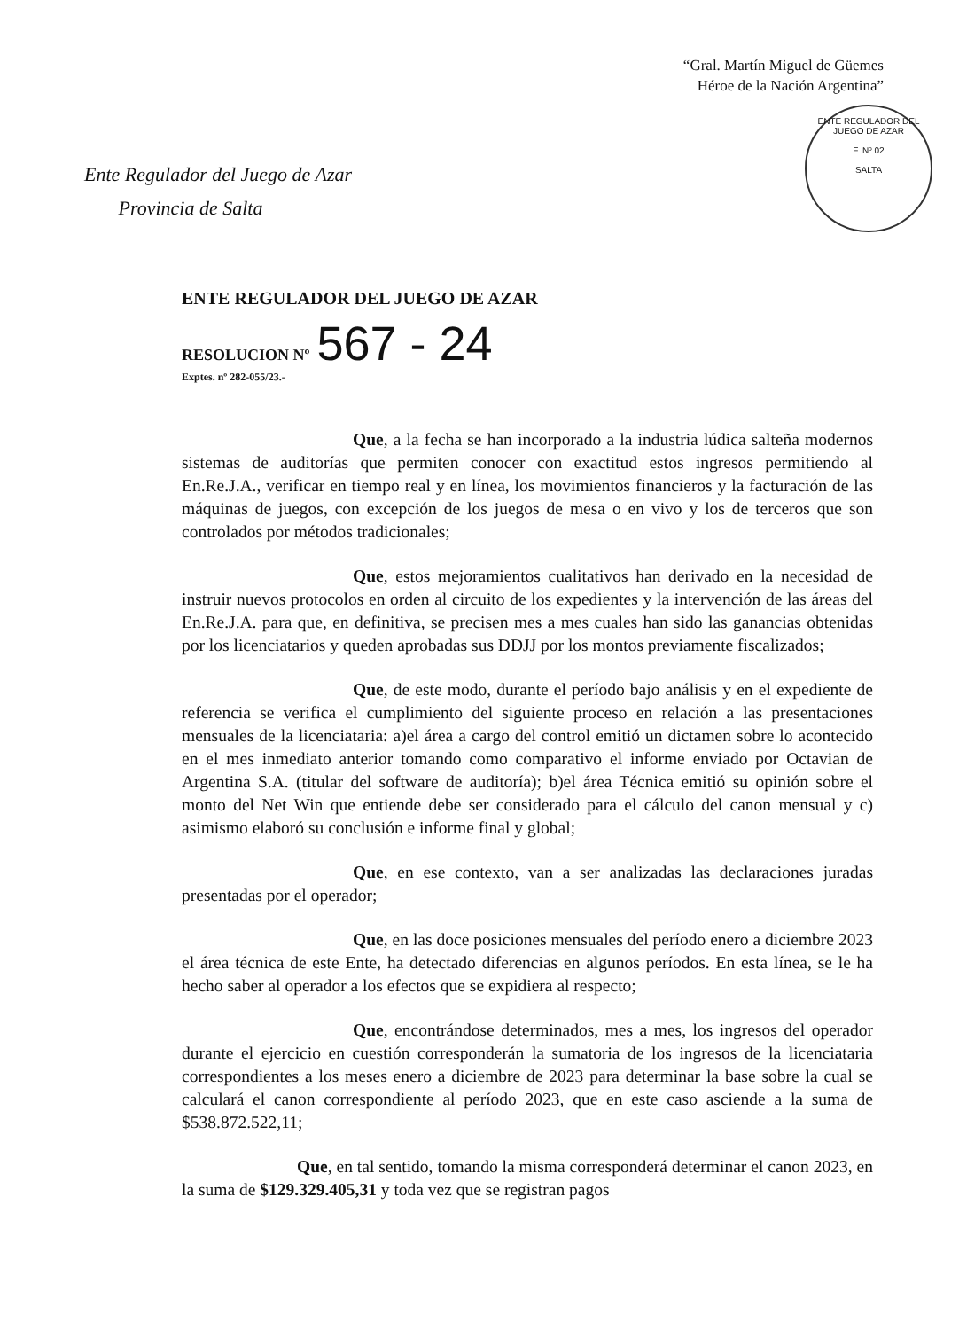“Gral. Martín Miguel de Güemes
Héroe de la Nación Argentina”
ENTE REGULADOR DEL JUEGO DE AZAR
F. Nº 02
SALTA
Ente Regulador del Juego de Azar
Provincia de Salta
ENTE REGULADOR DEL JUEGO DE AZAR
RESOLUCION Nº 567 - 24
Exptes. nº 282-055/23.-
Que, a la fecha se han incorporado a la industria lúdica salteña modernos sistemas de auditorías que permiten conocer con exactitud estos ingresos permitiendo al En.Re.J.A., verificar en tiempo real y en línea, los movimientos financieros y la facturación de las máquinas de juegos, con excepción de los juegos de mesa o en vivo y los de terceros que son controlados por métodos tradicionales;
Que, estos mejoramientos cualitativos han derivado en la necesidad de instruir nuevos protocolos en orden al circuito de los expedientes y la intervención de las áreas del En.Re.J.A. para que, en definitiva, se precisen mes a mes cuales han sido las ganancias obtenidas por los licenciatarios y queden aprobadas sus DDJJ por los montos previamente fiscalizados;
Que, de este modo, durante el período bajo análisis y en el expediente de referencia se verifica el cumplimiento del siguiente proceso en relación a las presentaciones mensuales de la licenciataria: a)el área a cargo del control emitió un dictamen sobre lo acontecido en el mes inmediato anterior tomando como comparativo el informe enviado por Octavian de Argentina S.A. (titular del software de auditoría); b)el área Técnica emitió su opinión sobre el monto del Net Win que entiende debe ser considerado para el cálculo del canon mensual y c) asimismo elaboró su conclusión e informe final y global;
Que, en ese contexto, van a ser analizadas las declaraciones juradas presentadas por el operador;
Que, en las doce posiciones mensuales del período enero a diciembre 2023 el área técnica de este Ente, ha detectado diferencias en algunos períodos. En esta línea, se le ha hecho saber al operador a los efectos que se expidiera al respecto;
Que, encontrándose determinados, mes a mes, los ingresos del operador durante el ejercicio en cuestión corresponderán la sumatoria de los ingresos de la licenciataria correspondientes a los meses enero a diciembre de 2023 para determinar la base sobre la cual se calculará el canon correspondiente al período 2023, que en este caso asciende a la suma de $538.872.522,11;
Que, en tal sentido, tomando la misma corresponderá determinar el canon 2023, en la suma de $129.329.405,31 y toda vez que se registran pagos